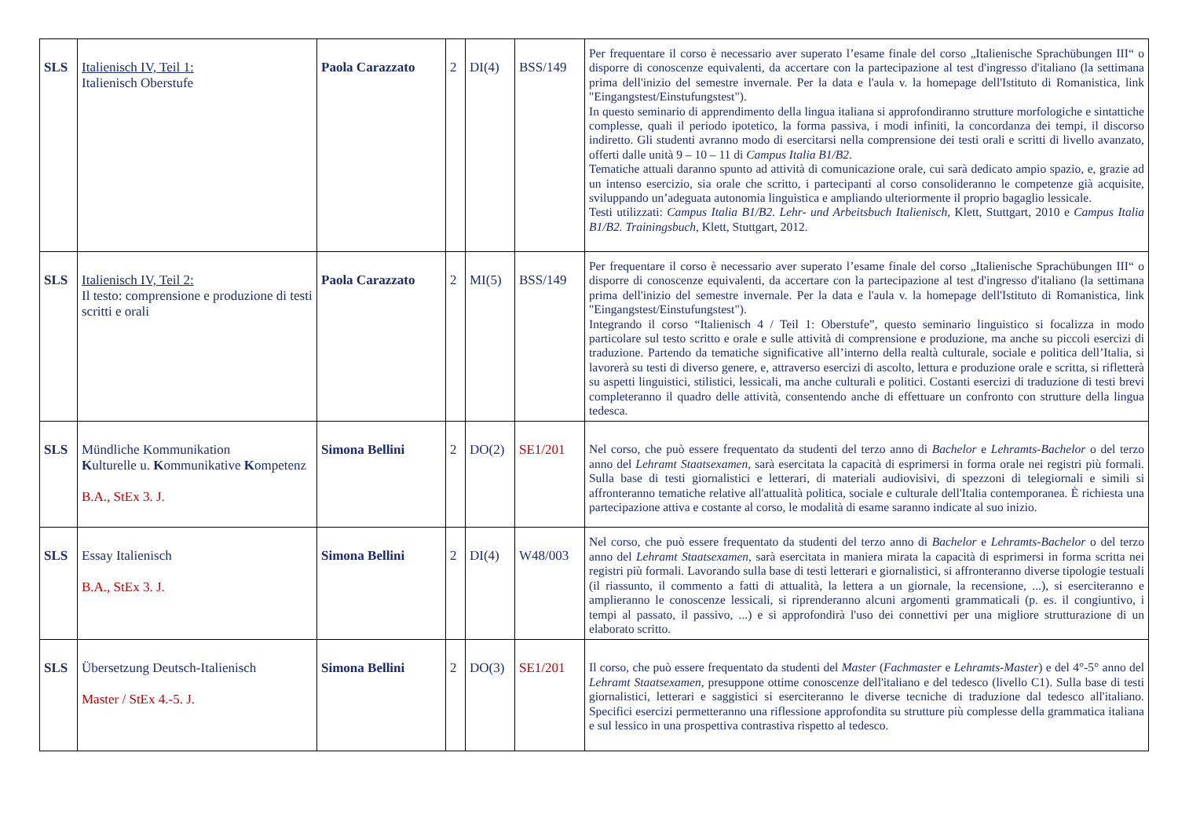| SLS | Italienisch IV, Teil 1: Italienisch Oberstufe | Paola Carazzato | 2 | DI(4) | BSS/149 | Per frequentare il corso è necessario aver superato l’esame finale del corso „Italienische Sprachübungen III“ o disporre di conoscenze equivalenti, da accertare con la partecipazione al test d'ingresso d'italiano (la settimana prima dell'inizio del semestre invernale. Per la data e l'aula v. la homepage dell'Istituto di Romanistica, link "Eingangstest/Einstufungstest"). In questo seminario di apprendimento della lingua italiana si approfondiranno strutture morfologiche e sintattiche complesse, quali il periodo ipotetico, la forma passiva, i modi infiniti, la concordanza dei tempi, il discorso indiretto. Gli studenti avranno modo di esercitarsi nella comprensione dei testi orali e scritti di livello avanzato, offerti dalle unità 9 – 10 – 11 di Campus Italia B1/B2 . Tematiche attuali daranno spunto ad attività di comunicazione orale, cui sarà dedicato ampio spazio, e, grazie ad un intenso esercizio, sia orale che scritto, i partecipanti al corso consolideranno le competenze già acquisite, sviluppando un’adeguata autonomia linguistica e ampliando ulteriormente il proprio bagaglio lessicale. Testi utilizzati: Campus Italia B1/B2. Lehr- und Arbeitsbuch Italienisch , Klett, Stuttgart, 2010 e Campus Italia B1/B2. Trainingsbuch , Klett, Stuttgart, 2012. |
| SLS | Italienisch IV, Teil 2: Il testo: comprensione e produzione di testi scritti e orali | Paola Carazzato | 2 | MI(5) | BSS/149 | Per frequentare il corso è necessario aver superato l’esame finale del corso „Italienische Sprachübungen III“ o disporre di conoscenze equivalenti, da accertare con la partecipazione al test d'ingresso d'italiano (la settimana prima dell'inizio del semestre invernale. Per la data e l'aula v. la homepage dell'Istituto di Romanistica, link "Eingangstest/Einstufungstest"). Integrando il corso “Italienisch 4 / Teil 1: Oberstufe”, questo seminario linguistico si focalizza in modo particolare sul testo scritto e orale e sulle attività di comprensione e produzione, ma anche su piccoli esercizi di traduzione. Partendo da tematiche significative all’interno della realtà culturale, sociale e politica dell’Italia, si lavorerà su testi di diverso genere, e, attraverso esercizi di ascolto, lettura e produzione orale e scritta, si rifletterà su aspetti linguistici, stilistici, lessicali, ma anche culturali e politici. Costanti esercizi di traduzione di testi brevi completeranno il quadro delle attività, consentendo anche di effettuare un confronto con strutture della lingua tedesca. |
| SLS | Mündliche Kommunikation K ulturelle u. K ommunikative K ompetenz B.A., StEx 3. J. | Simona Bellini | 2 | DO(2) | SE1/201 | Nel corso, che può essere frequentato da studenti del terzo anno di Bachelor e Lehramts-Bachelor o del terzo anno del Lehramt Staatsexamen , sarà esercitata la capacità di esprimersi in forma orale nei registri più formali. Sulla base di testi giornalistici e letterari, di materiali audiovisivi, di spezzoni di telegiornali e simili si affronteranno tematiche relative all'attualità politica, sociale e culturale dell'Italia contemporanea. È richiesta una partecipazione attiva e costante al corso, le modalità di esame saranno indicate al suo inizio. |
| SLS | Essay Italienisch B.A., StEx 3. J. | Simona Bellini | 2 | DI(4) | W48/003 | Nel corso, che può essere frequentato da studenti del terzo anno di Bachelor e Lehramts-Bachelor o del terzo anno del Lehramt Staatsexamen , sarà esercitata in maniera mirata la capacità di esprimersi in forma scritta nei registri più formali. Lavorando sulla base di testi letterari e giornalistici, si affronteranno diverse tipologie testuali (il riassunto, il commento a fatti di attualità, la lettera a un giornale, la recensione, ...), si eserciteranno e amplieranno le conoscenze lessicali, si riprenderanno alcuni argomenti grammaticali (p. es. il congiuntivo, i tempi al passato, il passivo, ...) e si approfondirà l'uso dei connettivi per una migliore strutturazione di un elaborato scritto. |
| SLS | Übersetzung Deutsch-Italienisch Master / StEx 4.-5. J. | Simona Bellini | 2 | DO(3) | SE1/201 | Il corso, che può essere frequentato da studenti del Master ( Fachmaster e Lehramts-Master ) e del 4°-5° anno del Lehramt Staatsexamen , presuppone ottime conoscenze dell'italiano e del tedesco (livello C1). Sulla base di testi giornalistici, letterari e saggistici si eserciteranno le diverse tecniche di traduzione dal tedesco all'italiano. Specifici esercizi permetteranno una riflessione approfondita su strutture più complesse della grammatica italiana e sul lessico in una prospettiva contrastiva rispetto al tedesco. |